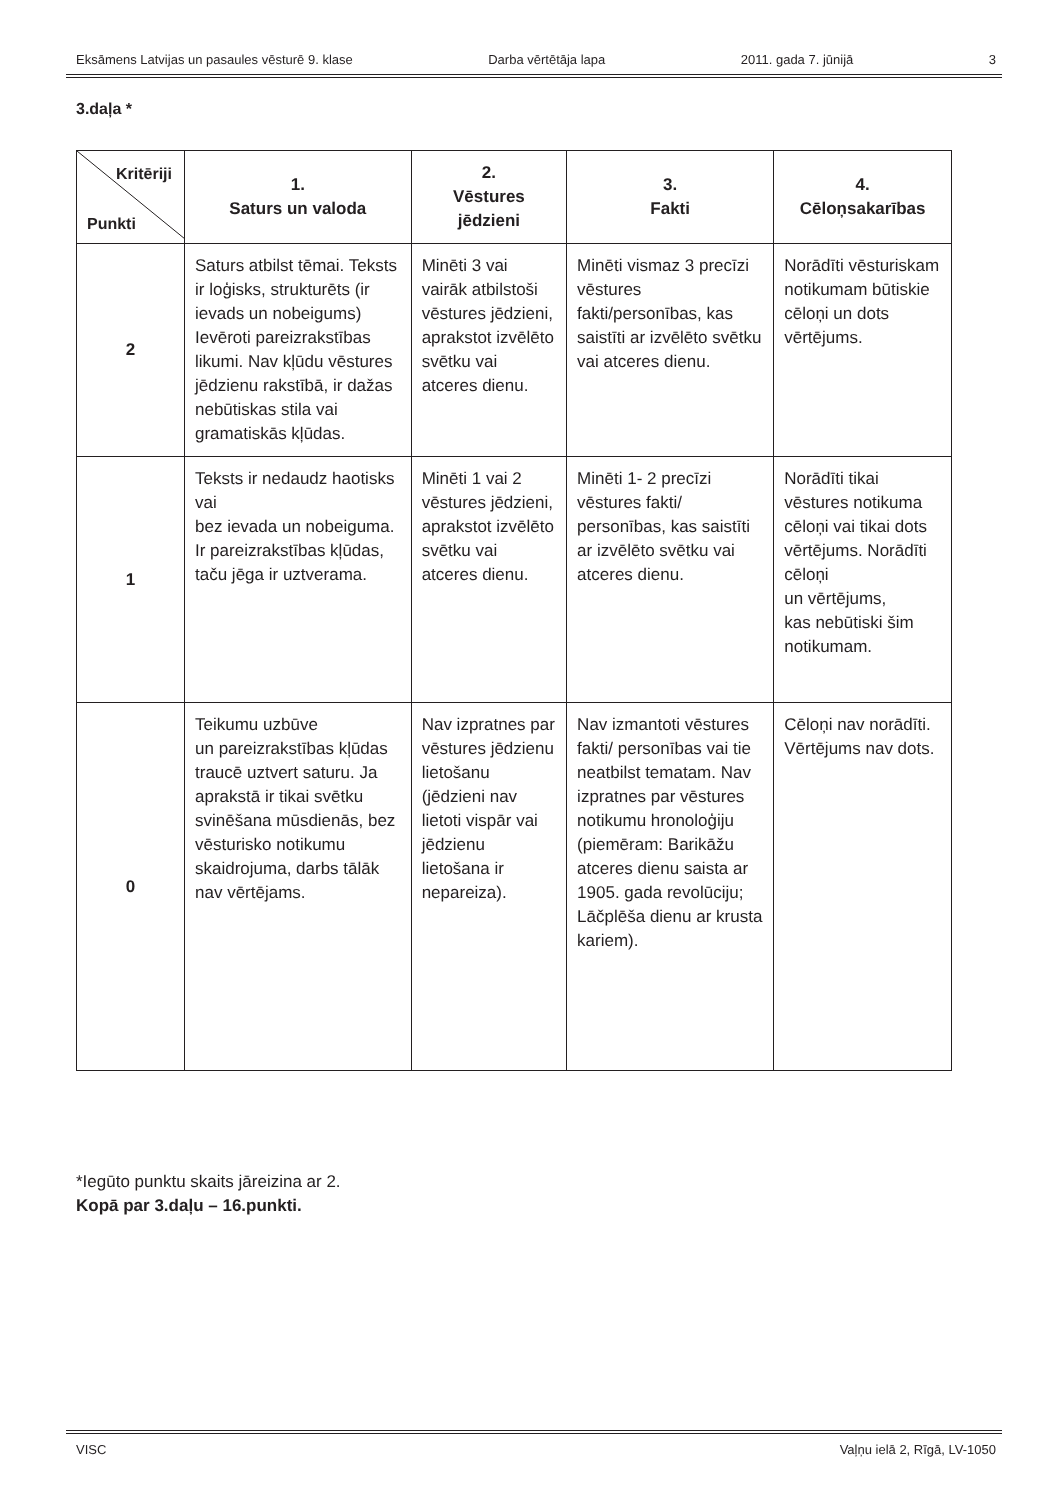Eksāmens Latvijas un pasaules vēsturē 9. klase Darba vērtētāja lapa 2011. gada 7. jūnijā 3
3.daļa *
| Kritēriji Punkti | 1. Saturs un valoda | 2. Vēstures jēdzieni | 3. Fakti | 4. Cēloņsakarības |
| --- | --- | --- | --- | --- |
| 2 | Saturs atbilst tēmai. Teksts ir loģisks, strukturēts (ir ievads un nobeigums) Ievēroti pareizrakstības likumi. Nav kļūdu vēstures jēdzienu rakstībā, ir dažas nebūtiskas stila vai gramatiskās kļūdas. | Minēti 3 vai vairāk atbilstoši vēstures jēdzieni, aprakstot izvēlēto svētku vai atceres dienu. | Minēti vismaz 3 precīzi vēstures fakti/personības, kas saistīti ar izvēlēto svētku vai atceres dienu. | Norādīti vēsturiskam notikumam būtiskie cēloņi un dots vērtējums. |
| 1 | Teksts ir nedaudz haotisks vai bez ievada un nobeiguma. Ir pareizrakstības kļūdas, taču jēga ir uztverama. | Minēti 1 vai 2 vēstures jēdzieni, aprakstot izvēlēto svētku vai atceres dienu. | Minēti 1- 2 precīzi vēstures fakti/ personības, kas saistīti ar izvēlēto svētku vai atceres dienu. | Norādīti tikai vēstures notikuma cēloņi vai tikai dots vērtējums. Norādīti cēloņi un vērtējums, kas nebūtiski šim notikumam. |
| 0 | Teikumu uzbūve un pareizrakstības kļūdas traucē uztvert saturu. Ja aprakstā ir tikai svētku svinēšana mūsdienās, bez vēsturisko notikumu skaidrojuma, darbs tālāk nav vērtējams. | Nav izpratnes par vēstures jēdzienu lietošanu (jēdzieni nav lietoti vispār vai jēdzienu lietošana ir nepareiza). | Nav izmantoti vēstures fakti/ personības vai tie neatbilst tematam. Nav izpratnes par vēstures notikumu hronoloģiju (piemēram: Barikāžu atceres dienu saista ar 1905. gada revolūciju; Lāčplēša dienu ar krusta kariem). | Cēloņi nav norādīti. Vērtējums nav dots. |
*Iegūto punktu skaits jāreizina ar 2.
Kopā par 3.daļu – 16.punkti.
VISC Vaļņu ielā 2, Rīgā, LV-1050